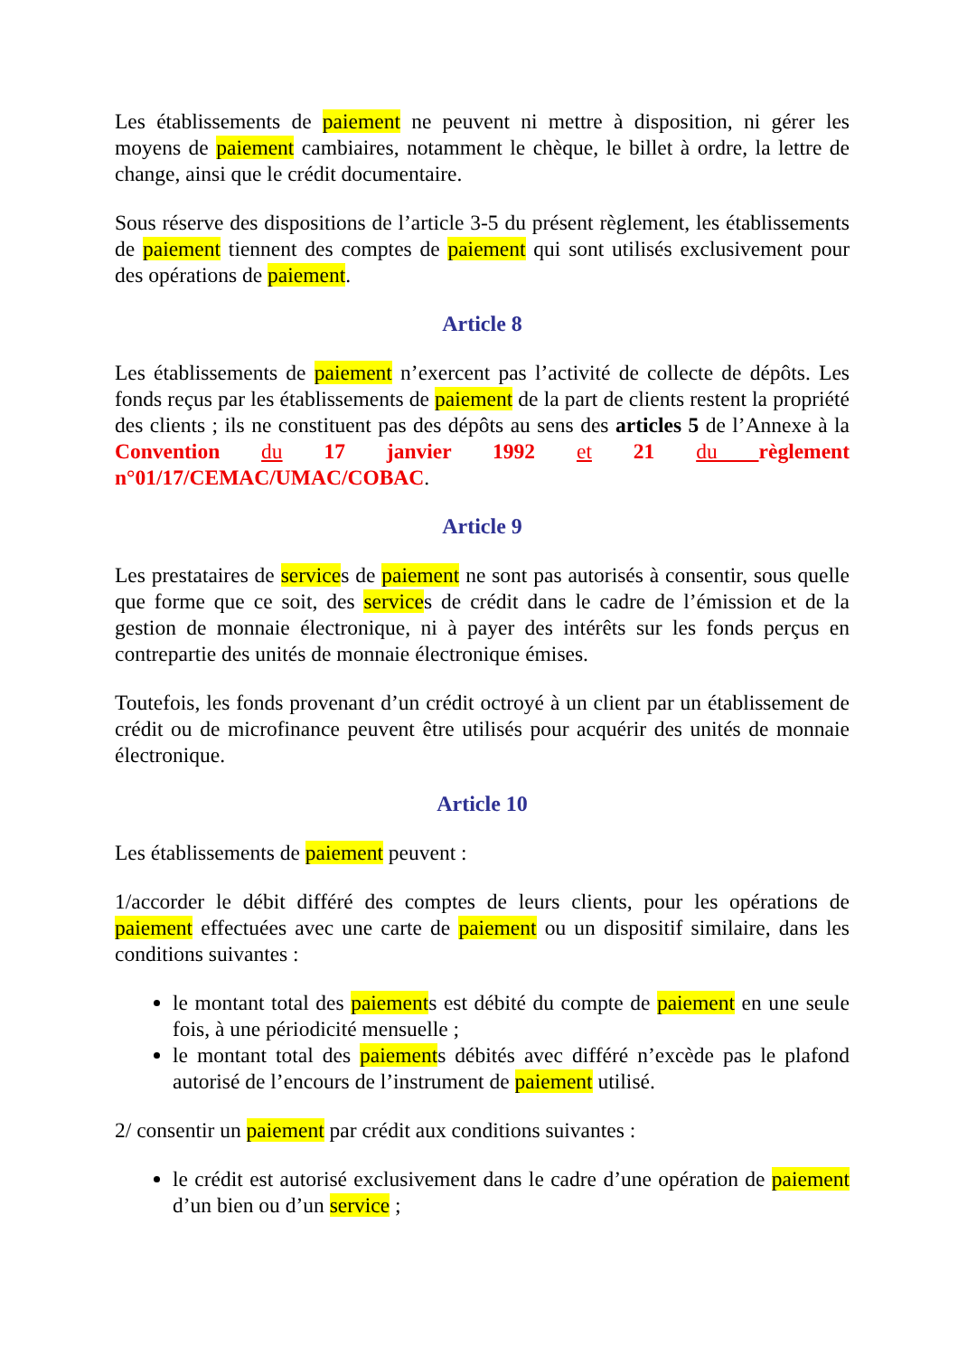Les établissements de paiement ne peuvent ni mettre à disposition, ni gérer les moyens de paiement cambiaires, notamment le chèque, le billet à ordre, la lettre de change, ainsi que le crédit documentaire.
Sous réserve des dispositions de l’article 3-5 du présent règlement, les établissements de paiement tiennent des comptes de paiement qui sont utilisés exclusivement pour des opérations de paiement.
Article 8
Les établissements de paiement n’exercent pas l’activité de collecte de dépôts. Les fonds reçus par les établissements de paiement de la part de clients restent la propriété des clients ; ils ne constituent pas des dépôts au sens des articles 5 de l’Annexe à la Convention du 17 janvier 1992 et 21 du règlement n°01/17/CEMAC/UMAC/COBAC.
Article 9
Les prestataires de services de paiement ne sont pas autorisés à consentir, sous quelle que forme que ce soit, des services de crédit dans le cadre de l’émission et de la gestion de monnaie électronique, ni à payer des intérêts sur les fonds perçus en contrepartie des unités de monnaie électronique émises.
Toutefois, les fonds provenant d’un crédit octroyé à un client par un établissement de crédit ou de microfinance peuvent être utilisés pour acquérir des unités de monnaie électronique.
Article 10
Les établissements de paiement peuvent :
1/accorder le débit différé des comptes de leurs clients, pour les opérations de paiement effectuées avec une carte de paiement ou un dispositif similaire, dans les conditions suivantes :
le montant total des paiements est débité du compte de paiement en une seule fois, à une périodicité mensuelle ;
le montant total des paiements débités avec différé n’excède pas le plafond autorisé de l’encours de l’instrument de paiement utilisé.
2/ consentir un paiement par crédit aux conditions suivantes :
le crédit est autorisé exclusivement dans le cadre d’une opération de paiement d’un bien ou d’un service ;